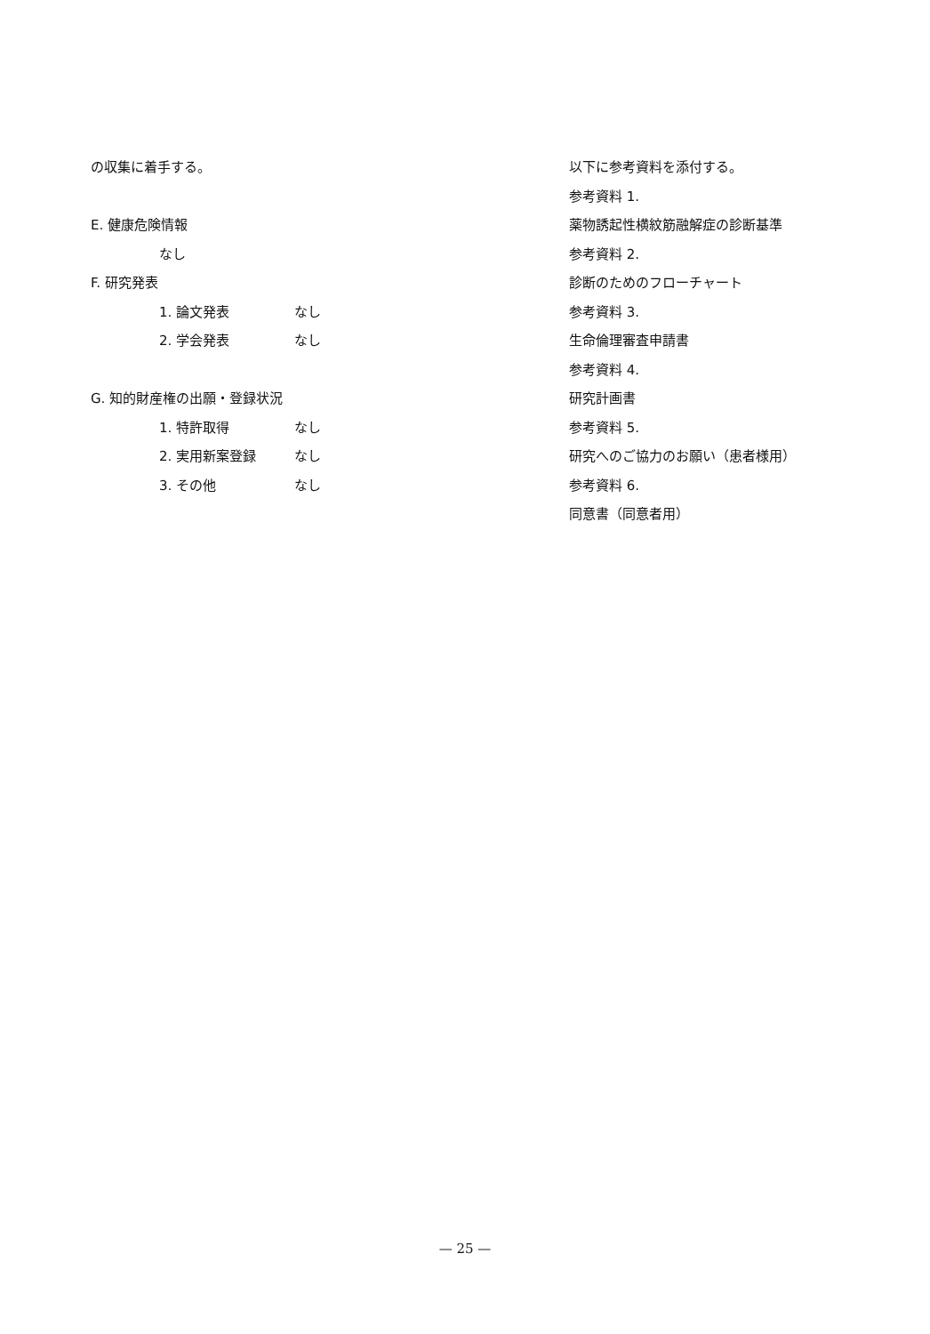の収集に着手する。
E. 健康危険情報
なし
F. 研究発表
1. 論文発表 なし
2. 学会発表 なし
G. 知的財産権の出願・登録状況
1. 特許取得 なし
2. 実用新案登録 なし
3. その他 なし
以下に参考資料を添付する。
参考資料 1.
薬物誘起性横紋筋融解症の診断基準
参考資料 2.
診断のためのフローチャート
参考資料 3.
生命倫理審査申請書
参考資料 4.
研究計画書
参考資料 5.
研究へのご協力のお願い（患者様用）
参考資料 6.
同意書（同意者用）
— 25 —